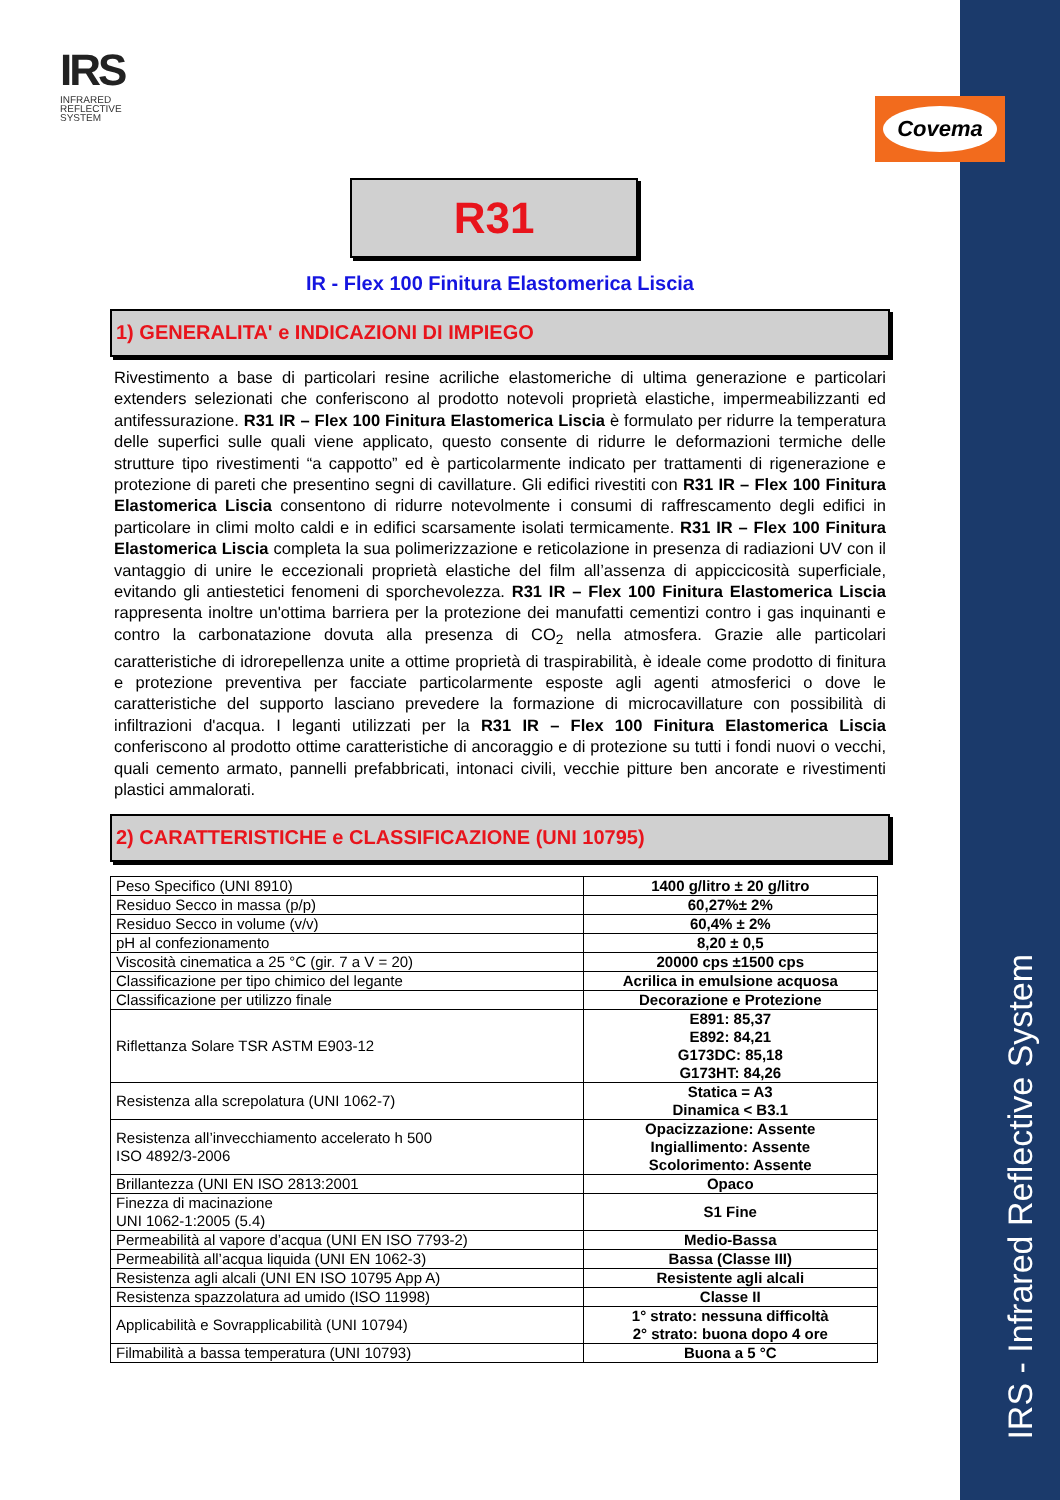IRS - Infrared Reflective System
IRS
INFRARED
REFLECTIVE
SYSTEM
Covema
R31
IR - Flex 100 Finitura Elastomerica Liscia
1) GENERALITA' e INDICAZIONI DI IMPIEGO
Rivestimento a base di particolari resine acriliche elastomeriche di ultima generazione e particolari extenders selezionati che conferiscono al prodotto notevoli proprietà elastiche, impermeabilizzanti ed antifessurazione. R31 IR – Flex 100 Finitura Elastomerica Liscia è formulato per ridurre la temperatura delle superfici sulle quali viene applicato, questo consente di ridurre le deformazioni termiche delle strutture tipo rivestimenti “a cappotto” ed è particolarmente indicato per trattamenti di rigenerazione e protezione di pareti che presentino segni di cavillature. Gli edifici rivestiti con R31 IR – Flex 100 Finitura Elastomerica Liscia consentono di ridurre notevolmente i consumi di raffrescamento degli edifici in particolare in climi molto caldi e in edifici scarsamente isolati termicamente. R31 IR – Flex 100 Finitura Elastomerica Liscia completa la sua polimerizzazione e reticolazione in presenza di radiazioni UV con il vantaggio di unire le eccezionali proprietà elastiche del film all’assenza di appiccicosità superficiale, evitando gli antiestetici fenomeni di sporchevolezza. R31 IR – Flex 100 Finitura Elastomerica Liscia rappresenta inoltre un'ottima barriera per la protezione dei manufatti cementizi contro i gas inquinanti e contro la carbonatazione dovuta alla presenza di CO<sub>2</sub> nella atmosfera. Grazie alle particolari caratteristiche di idrorepellenza unite a ottime proprietà di traspirabilità, è ideale come prodotto di finitura e protezione preventiva per facciate particolarmente esposte agli agenti atmosferici o dove le caratteristiche del supporto lasciano prevedere la formazione di microcavillature con possibilità di infiltrazioni d'acqua. I leganti utilizzati per la R31 IR – Flex 100 Finitura Elastomerica Liscia conferiscono al prodotto ottime caratteristiche di ancoraggio e di protezione su tutti i fondi nuovi o vecchi, quali cemento armato, pannelli prefabbricati, intonaci civili, vecchie pitture ben ancorate e rivestimenti plastici ammalorati.
2) CARATTERISTICHE e CLASSIFICAZIONE (UNI 10795)
| Peso Specifico (UNI 8910) | 1400 g/litro ± 20 g/litro |
| Residuo Secco in massa (p/p) | 60,27%± 2% |
| Residuo Secco in volume (v/v) | 60,4% ± 2% |
| pH al confezionamento | 8,20 ± 0,5 |
| Viscosità cinematica a 25 °C (gir. 7 a V = 20) | 20000 cps ±1500 cps |
| Classificazione per tipo chimico del legante | Acrilica in emulsione acquosa |
| Classificazione per utilizzo finale | Decorazione e Protezione |
| Riflettanza Solare TSR ASTM E903-12 | E891: 85,37 E892: 84,21 G173DC: 85,18 G173HT: 84,26 |
| Resistenza alla screpolatura (UNI 1062-7) | Statica = A3 Dinamica < B3.1 |
| Resistenza all’invecchiamento accelerato h 500 ISO 4892/3-2006 | Opacizzazione: Assente Ingiallimento: Assente Scolorimento: Assente |
| Brillantezza (UNI EN ISO 2813:2001 | Opaco |
| Finezza di macinazione UNI 1062-1:2005 (5.4) | S1 Fine |
| Permeabilità al vapore d’acqua (UNI EN ISO 7793-2) | Medio-Bassa |
| Permeabilità all’acqua liquida (UNI EN 1062-3) | Bassa (Classe III) |
| Resistenza agli alcali (UNI EN ISO 10795 App A) | Resistente agli alcali |
| Resistenza spazzolatura ad umido (ISO 11998) | Classe II |
| Applicabilità e Sovrapplicabilità (UNI 10794) | 1° strato: nessuna difficoltà 2° strato: buona dopo 4 ore |
| Filmabilità a bassa temperatura (UNI 10793) | Buona a 5 °C |